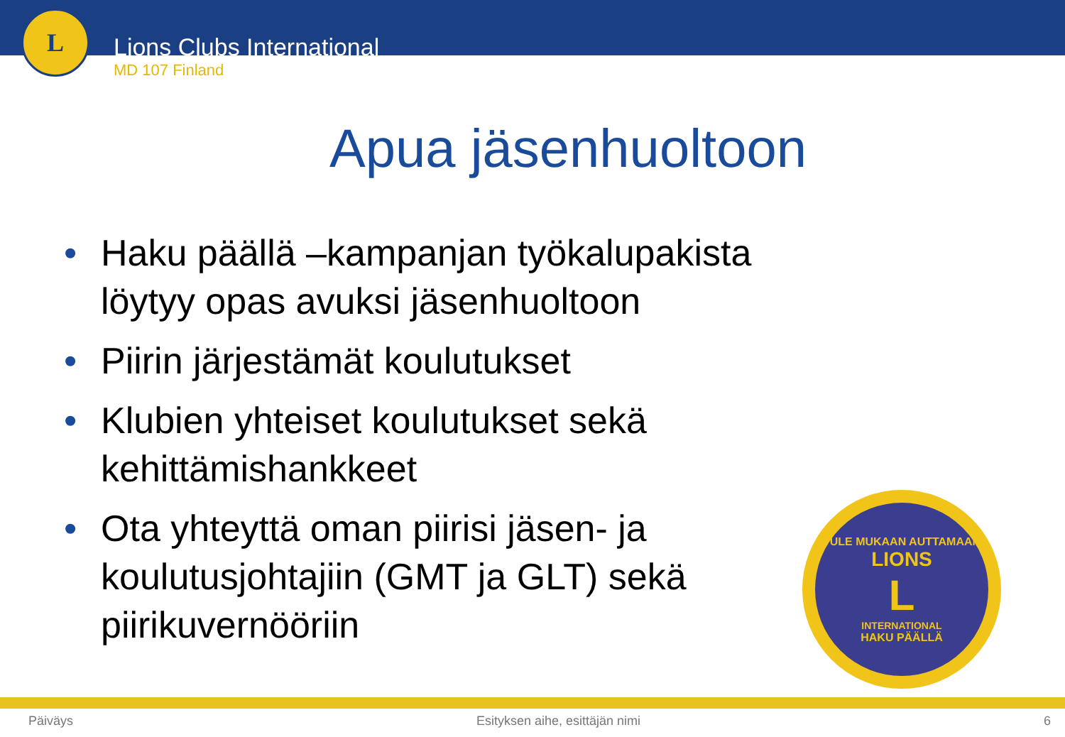L
Lions Clubs International
MD 107 Finland
Apua jäsenhuoltoon
• Haku päällä –kampanjan työkalupakista löytyy opas avuksi jäsenhuoltoon
• Piirin järjestämät koulutukset
• Klubien yhteiset koulutukset sekä kehittämishankkeet
• Ota yhteyttä oman piirisi jäsen- ja koulutusjohtajiin (GMT ja GLT) sekä piirikuvernööriin
TULE MUKAAN AUTTAMAAN
LIONS
L
INTERNATIONAL
HAKU PÄÄLLÄ
Päiväys Esityksen aihe, esittäjän nimi 6